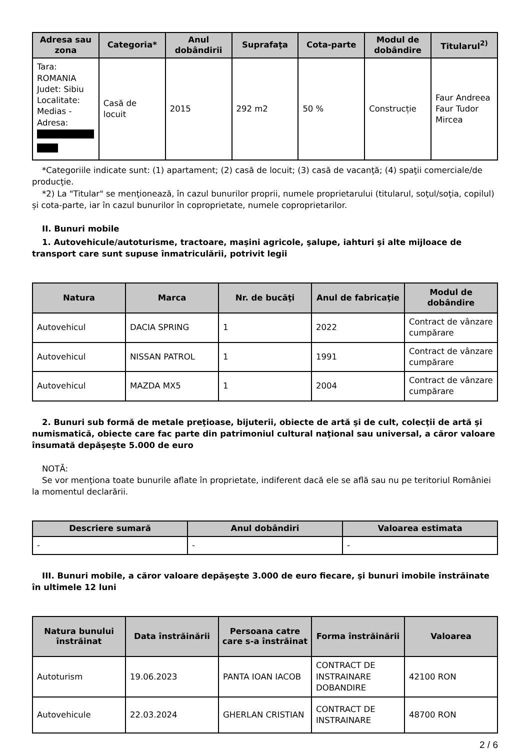| Adresa sau zona | Categoria* | Anul dobândirii | Suprafaţa | Cota-parte | Modul de dobândire | Titularul<sup>2)</sup> |
| --- | --- | --- | --- | --- | --- | --- |
| Tara: ROMANIA Judet: Sibiu Localitate: Medias - Adresa: | Casă de locuit | 2015 | 292 m2 | 50 % | Construcție | Faur Andreea Faur Tudor Mircea |
*Categoriile indicate sunt: (1) apartament; (2) casă de locuit; (3) casă de vacanţă; (4) spaţii comerciale/de producţie.
*2) La "Titular" se menţionează, în cazul bunurilor proprii, numele proprietarului (titularul, soţul/soţia, copilul) și cota-parte, iar în cazul bunurilor în coproprietate, numele coproprietarilor.
II. Bunuri mobile
1. Autovehicule/autoturisme, tractoare, maşini agricole, şalupe, iahturi şi alte mijloace de transport care sunt supuse înmatriculării, potrivit legii
| Natura | Marca | Nr. de bucăţi | Anul de fabricaţie | Modul de dobândire |
| --- | --- | --- | --- | --- |
| Autovehicul | DACIA SPRING | 1 | 2022 | Contract de vânzare cumpărare |
| Autovehicul | NISSAN PATROL | 1 | 1991 | Contract de vânzare cumpărare |
| Autovehicul | MAZDA MX5 | 1 | 2004 | Contract de vânzare cumpărare |
2. Bunuri sub formă de metale preţioase, bijuterii, obiecte de artă şi de cult, colecţii de artă şi numismatică, obiecte care fac parte din patrimoniul cultural naţional sau universal, a căror valoare însumată depăşeşte 5.000 de euro
NOTĂ:
Se vor menţiona toate bunurile aflate în proprietate, indiferent dacă ele se află sau nu pe teritoriul României la momentul declarării.
| Descriere sumară | Anul dobândiri | Valoarea estimata |
| --- | --- | --- |
| - | - | - |
III. Bunuri mobile, a căror valoare depăşeşte 3.000 de euro fiecare, şi bunuri imobile înstrăinate în ultimele 12 luni
| Natura bunului înstrăinat | Data înstrăinării | Persoana catre care s-a înstrăinat | Forma înstrăinării | Valoarea |
| --- | --- | --- | --- | --- |
| Autoturism | 19.06.2023 | PANTA IOAN IACOB | CONTRACT DE INSTRAINARE DOBANDIRE | 42100 RON |
| Autovehicule | 22.03.2024 | GHERLAN CRISTIAN | CONTRACT DE INSTRAINARE | 48700 RON |
2 / 6